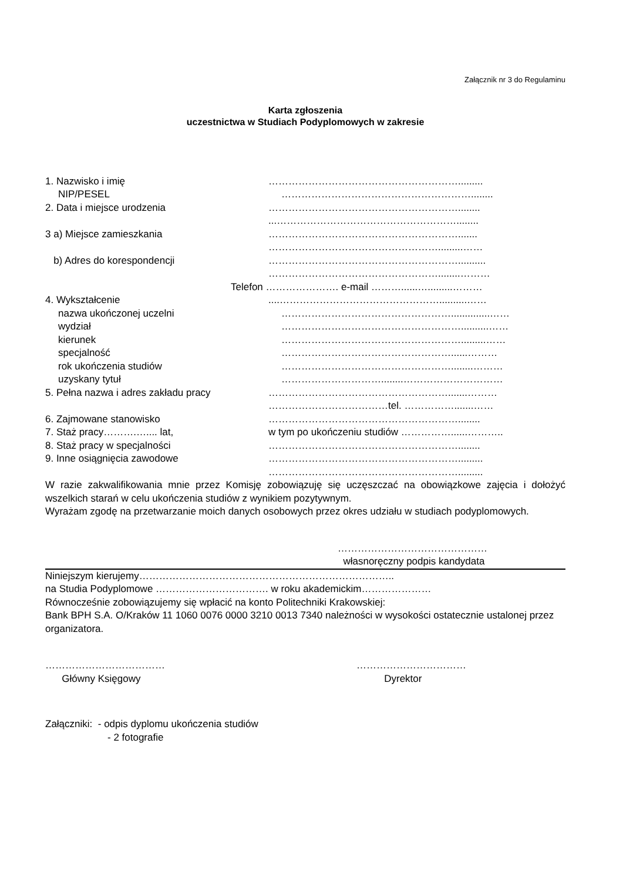Załącznik nr 3 do Regulaminu
Karta zgłoszenia
uczestnictwa w Studiach Podyplomowych w zakresie
1. Nazwisko i imię ………………………………………………….........
NIP/PESEL …………………………………………………........
2. Data i miejsce urodzenia …………………………………………………........
...………………………………………………........
3 a) Miejsce zamieszkania ………………………………………………….......
…………………………………………….........……
b) Adres do korespondencji …………………………………………………..........
……………………………………………........………
Telefon …………………. e-mail ………......….........………
4. Wykształcenie ....…………………………………………..........……
nazwa ukończonej uczelni ……………………………………………..............……
wydział ………………………………………………..........……
kierunek ……………………………………………….........……
specjalność ……………………………………………......………
rok ukończenia studiów ……………………………………………........………
uzyskany tytuł …………………………........…………………………
5. Pełna nazwa i adres zakładu pracy ……………………………………………….......………
………………………………tel. …………….......……
6. Zajmowane stanowisko …………………………………………………........
7. Staż pracy……….….... lat, w tym po ukończeniu studiów ……………......………..
8. Staż pracy w specjalności …………………………………………………........
9. Inne osiągnięcia zawodowe ………………………………………………….........
………………………………………………….........
W razie zakwalifikowania mnie przez Komisję zobowiązuję się uczęszczać na obowiązkowe zajęcia i dołożyć wszelkich starań w celu ukończenia studiów z wynikiem pozytywnym.
Wyrażam zgodę na przetwarzanie moich danych osobowych przez okres udziału w studiach podyplomowych.
………………………………………
własnoręczny podpis kandydata
Niniejszym kierujemy…………………………………………………………………..
na Studia Podyplomowe ……………………………. w roku akademickim…………………
Równocześnie zobowiązujemy się wpłacić na konto Politechniki Krakowskiej:
Bank BPH S.A. O/Kraków 11 1060 0076 0000 3210 0013 7340 należności w wysokości ostatecznie ustalonej przez organizatora.
………………………………
Główny Księgowy
……………………………
Dyrektor
Załączniki: - odpis dyplomu ukończenia studiów
- 2 fotografie